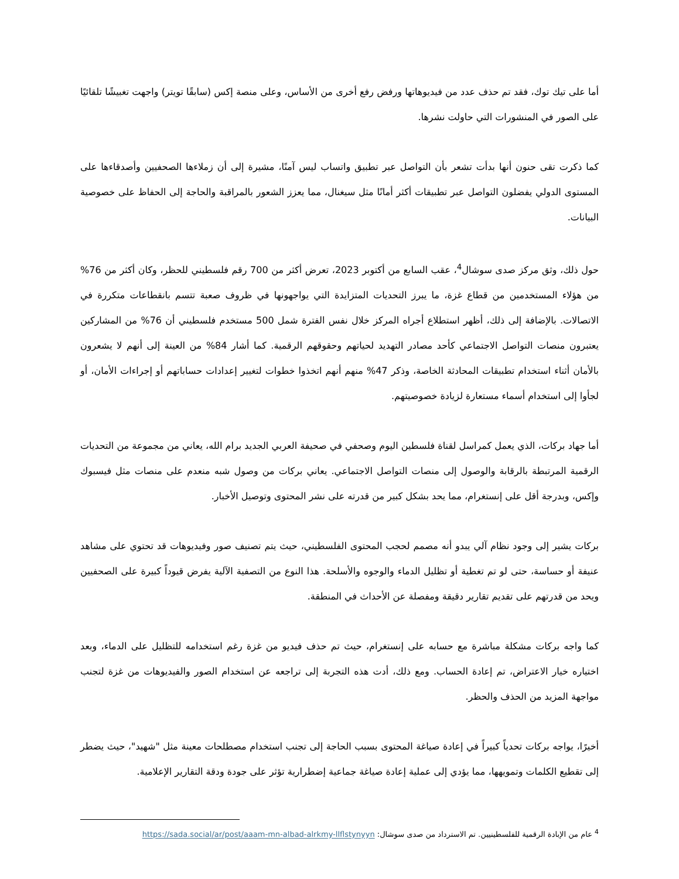أما على تيك توك، فقد تم حذف عدد من فيديوهاتها ورفض رفع أخرى من الأساس، وعلى منصة إكس (سابقًا تويتر) واجهت تغبيشًا تلقائيًا على الصور في المنشورات التي حاولت نشرها.
كما ذكرت تقى حنون أنها بدأت تشعر بأن التواصل عبر تطبيق واتساب ليس آمنًا، مشيرة إلى أن زملاءها الصحفيين وأصدقاءها على المستوى الدولي يفضلون التواصل عبر تطبيقات أكثر أمانًا مثل سيغنال، مما يعزز الشعور بالمراقبة والحاجة إلى الحفاظ على خصوصية البيانات.
حول ذلك، وثق مركز صدى سوشال<sup>4</sup>، عقب السابع من أكتوبر 2023، تعرض أكثر من 700 رقم فلسطيني للحظر، وكان أكثر من 76% من هؤلاء المستخدمين من قطاع غزة، ما يبرز التحديات المتزايدة التي يواجهونها في ظروف صعبة تتسم بانقطاعات متكررة في الاتصالات. بالإضافة إلى ذلك، أظهر استطلاع أجراه المركز خلال نفس الفترة شمل 500 مستخدم فلسطيني أن 76% من المشاركين يعتبرون منصات التواصل الاجتماعي كأحد مصادر التهديد لحياتهم وحقوقهم الرقمية. كما أشار 84% من العينة إلى أنهم لا يشعرون بالأمان أثناء استخدام تطبيقات المحادثة الخاصة، وذكر 47% منهم أنهم اتخذوا خطوات لتغيير إعدادات حساباتهم أو إجراءات الأمان، أو لجأوا إلى استخدام أسماء مستعارة لزيادة خصوصيتهم.
أما جهاد بركات، الذي يعمل كمراسل لقناة فلسطين اليوم وصحفي في صحيفة العربي الجديد برام الله، يعاني من مجموعة من التحديات الرقمية المرتبطة بالرقابة والوصول إلى منصات التواصل الاجتماعي. يعاني بركات من وصول شبه منعدم على منصات مثل فيسبوك وإكس، وبدرجة أقل على إنستغرام، مما يحد بشكل كبير من قدرته على نشر المحتوى وتوصيل الأخبار.
بركات يشير إلى وجود نظام آلي يبدو أنه مصمم لحجب المحتوى الفلسطيني، حيث يتم تصنيف صور وفيديوهات قد تحتوي على مشاهد عنيفة أو حساسة، حتى لو تم تغطية أو تظليل الدماء والوجوه والأسلحة. هذا النوع من التصفية الآلية يفرض قيوداً كبيرة على الصحفيين ويحد من قدرتهم على تقديم تقارير دقيقة ومفصلة عن الأحداث في المنطقة.
كما واجه بركات مشكلة مباشرة مع حسابه على إنستغرام، حيث تم حذف فيديو من غزة رغم استخدامه للتظليل على الدماء، وبعد اختياره خيار الاعتراض، تم إعادة الحساب. ومع ذلك، أدت هذه التجربة إلى تراجعه عن استخدام الصور والفيديوهات من غزة لتجنب مواجهة المزيد من الحذف والحظر.
أخيرًا، يواجه بركات تحدياً كبيراً في إعادة صياغة المحتوى بسبب الحاجة إلى تجنب استخدام مصطلحات معينة مثل "شهيد"، حيث يضطر إلى تقطيع الكلمات وتمويهها، مما يؤدي إلى عملية إعادة صياغة جماعية إضطرارية تؤثر على جودة ودقة التقارير الإعلامية.
<sup>4</sup> عام من الإبادة الرقمية للفلسطينيين. تم الاسترداد من صدى سوشال: https://sada.social/ar/post/aaam-mn-albad-alrkmy-llflstynyyn